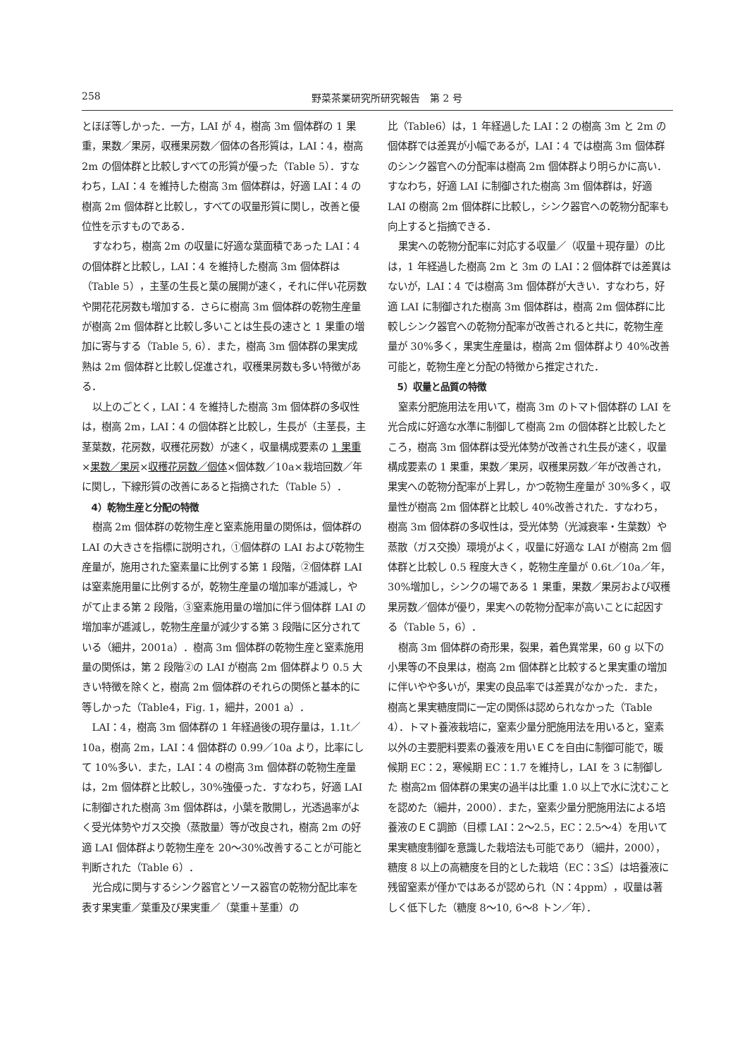258 野菜茶業研究所研究報告　第 2 号
とほぼ等しかった．一方，LAI が 4，樹高 3m 個体群の 1 果重，果数／果房，収穫果房数／個体の各形質は，LAI：4，樹高 2m の個体群と比較しすべての形質が優った（Table 5）．すなわち，LAI：4 を維持した樹高 3m 個体群は，好適 LAI：4 の樹高 2m 個体群と比較し，すべての収量形質に関し，改善と優位性を示すものである．
すなわち，樹高 2m の収量に好適な葉面積であった LAI：4 の個体群と比較し，LAI：4 を維持した樹高 3m 個体群は（Table 5），主茎の生長と葉の展開が速く，それに伴い花房数や開花花房数も増加する．さらに樹高 3m 個体群の乾物生産量が樹高 2m 個体群と比較し多いことは生長の速さと 1 果重の増加に寄与する（Table 5, 6）．また，樹高 3m 個体群の果実成熟は 2m 個体群と比較し促進され，収穫果房数も多い特徴がある．
以上のごとく，LAI：4 を維持した樹高 3m 個体群の多収性は，樹高 2m，LAI：4 の個体群と比較し，生長が（主茎長，主茎葉数，花房数，収穫花房数）が速く，収量構成要素の 1 果重×果数／果房×収穫花房数／個体×個体数／10a×栽培回数／年に関し，下線形質の改善にあると指摘された（Table 5）．
4）乾物生産と分配の特徴
樹高 2m 個体群の乾物生産と窒素施用量の関係は，個体群の LAI の大きさを指標に説明され，①個体群の LAI および乾物生産量が，施用された窒素量に比例する第 1 段階，②個体群 LAI は窒素施用量に比例するが，乾物生産量の増加率が逓減し，やがて止まる第 2 段階，③窒素施用量の増加に伴う個体群 LAI の増加率が逓減し，乾物生産量が減少する第 3 段階に区分されている（細井，2001a）．樹高 3m 個体群の乾物生産と窒素施用量の関係は，第 2 段階②の LAI が樹高 2m 個体群より 0.5 大きい特徴を除くと，樹高 2m 個体群のそれらの関係と基本的に等しかった（Table4，Fig. 1，細井，2001 a）．
LAI：4，樹高 3m 個体群の 1 年経過後の現存量は，1.1t／10a，樹高 2m，LAI：4 個体群の 0.99／10a より，比率にして 10%多い．また，LAI：4 の樹高 3m 個体群の乾物生産量は，2m 個体群と比較し，30%強優った．すなわち，好適 LAI に制御された樹高 3m 個体群は，小葉を散開し，光透過率がよく受光体勢やガス交換（蒸散量）等が改良され，樹高 2m の好適 LAI 個体群より乾物生産を 20～30%改善することが可能と判断された（Table 6）．
光合成に関与するシンク器官とソース器官の乾物分配比率を表す果実重／葉重及び果実重／（葉重＋茎重）の
比（Table6）は，1 年経過した LAI：2 の樹高 3m と 2m の個体群では差異が小幅であるが，LAI：4 では樹高 3m 個体群のシンク器官への分配率は樹高 2m 個体群より明らかに高い．すなわち，好適 LAI に制御された樹高 3m 個体群は，好適 LAI の樹高 2m 個体群に比較し，シンク器官への乾物分配率も向上すると指摘できる．
果実への乾物分配率に対応する収量／（収量＋現存量）の比は，1 年経過した樹高 2m と 3m の LAI：2 個体群では差異はないが，LAI：4 では樹高 3m 個体群が大きい．すなわち，好適 LAI に制御された樹高 3m 個体群は，樹高 2m 個体群に比較しシンク器官への乾物分配率が改善されると共に，乾物生産量が 30%多く，果実生産量は，樹高 2m 個体群より 40%改善可能と，乾物生産と分配の特徴から推定された．
5）収量と品質の特徴
窒素分肥施用法を用いて，樹高 3m のトマト個体群の LAI を光合成に好適な水準に制御して樹高 2m の個体群と比較したところ，樹高 3m 個体群は受光体勢が改善され生長が速く，収量構成要素の 1 果重，果数／果房，収穫果房数／年が改善され，果実への乾物分配率が上昇し，かつ乾物生産量が 30%多く，収量性が樹高 2m 個体群と比較し 40%改善された．すなわち，樹高 3m 個体群の多収性は，受光体勢（光減衰率・生葉数）や蒸散（ガス交換）環境がよく，収量に好適な LAI が樹高 2m 個体群と比較し 0.5 程度大きく，乾物生産量が 0.6t／10a／年，30%増加し，シンクの場である 1 果重，果数／果房および収穫果房数／個体が優り，果実への乾物分配率が高いことに起因する（Table 5，6）．
樹高 3m 個体群の奇形果，裂果，着色異常果，60 g 以下の小果等の不良果は，樹高 2m 個体群と比較すると果実重の増加に伴いやや多いが，果実の良品率では差異がなかった．また，樹高と果実糖度間に一定の関係は認められなかった（Table 4）．トマト養液栽培に，窒素少量分肥施用法を用いると，窒素以外の主要肥料要素の養液を用いＥＣを自由に制御可能で，暖候期 EC：2，寒候期 EC：1.7 を維持し，LAI を 3 に制御した 樹高2m 個体群の果実の過半は比重 1.0 以上で水に沈むことを認めた（細井，2000）．また，窒素少量分肥施用法による培養液のＥＣ調節（目標 LAI：2～2.5，EC：2.5～4）を用いて果実糖度制御を意識した栽培法も可能であり（細井，2000），糖度 8 以上の高糖度を目的とした栽培（EC：3≦）は培養液に残留窒素が僅かではあるが認められ（N：4ppm），収量は著しく低下した（糖度 8～10, 6～8 トン／年）．